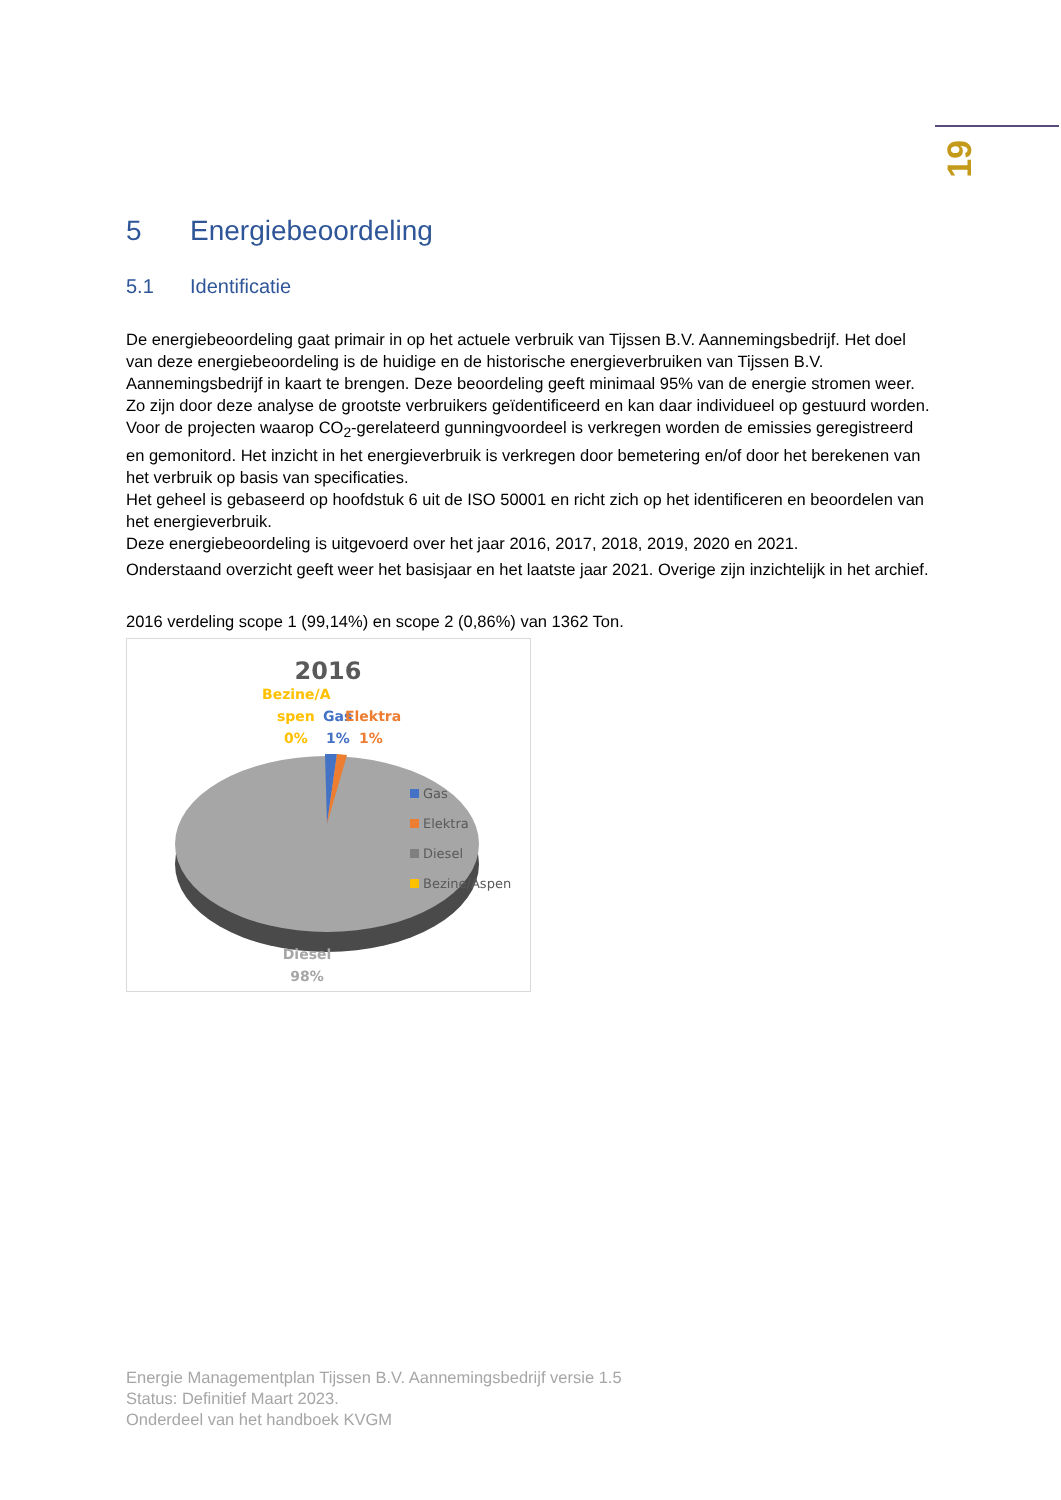19
5 Energiebeoordeling
5.1 Identificatie
De energiebeoordeling gaat primair in op het actuele verbruik van Tijssen B.V. Aannemingsbedrijf. Het doel van deze energiebeoordeling is de huidige en de historische energieverbruiken van Tijssen B.V. Aannemingsbedrijf in kaart te brengen. Deze beoordeling geeft minimaal 95% van de energie stromen weer. Zo zijn door deze analyse de grootste verbruikers geïdentificeerd en kan daar individueel op gestuurd worden. Voor de projecten waarop CO<sub>2</sub>-gerelateerd gunningvoordeel is verkregen worden de emissies geregistreerd en gemonitord. Het inzicht in het energieverbruik is verkregen door bemetering en/of door het berekenen van het verbruik op basis van specificaties.
Het geheel is gebaseerd op hoofdstuk 6 uit de ISO 50001 en richt zich op het identificeren en beoordelen van het energieverbruik.
Deze energiebeoordeling is uitgevoerd over het jaar 2016, 2017, 2018, 2019, 2020 en 2021.
Onderstaand overzicht geeft weer het basisjaar en het laatste jaar 2021. Overige zijn inzichtelijk in het archief.
2016 verdeling scope 1 (99,14%) en scope 2 (0,86%) van 1362 Ton.
2016
Bezine/A
spen
0%
Gas
1%
Elektra
1%
Gas
Elektra
Diesel
Bezine/Aspen
Diesel
98%
Energie Managementplan Tijssen B.V. Aannemingsbedrijf versie 1.5
Status: Definitief Maart 2023.
Onderdeel van het handboek KVGM